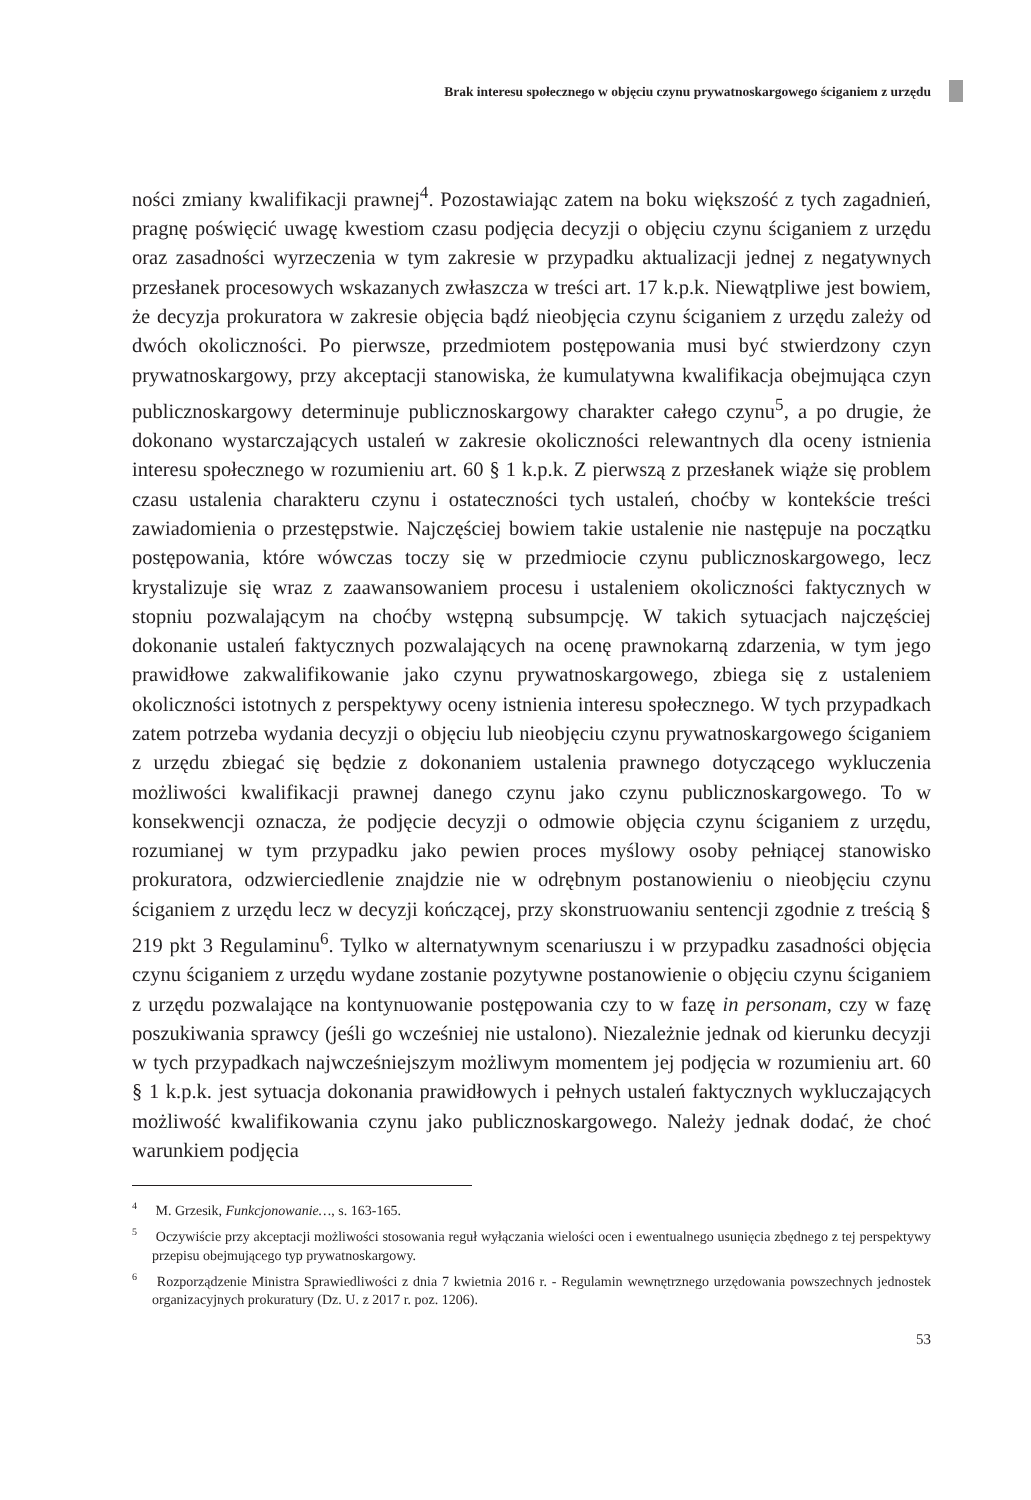Brak interesu społecznego w objęciu czynu prywatnoskargowego ściganiem z urzędu
ności zmiany kwalifikacji prawnej<sup>4</sup>. Pozostawiając zatem na boku większość z tych zagadnień, pragnę poświęcić uwagę kwestiom czasu podjęcia decyzji o objęciu czynu ściganiem z urzędu oraz zasadności wyrzeczenia w tym zakresie w przypadku aktualizacji jednej z negatywnych przesłanek procesowych wskazanych zwłaszcza w treści art. 17 k.p.k. Niewątpliwe jest bowiem, że decyzja prokuratora w zakresie objęcia bądź nieobjęcia czynu ściganiem z urzędu zależy od dwóch okoliczności. Po pierwsze, przedmiotem postępowania musi być stwierdzony czyn prywatnoskargowy, przy akceptacji stanowiska, że kumulatywna kwalifikacja obejmująca czyn publicznoskargowy determinuje publicznoskargowy charakter całego czynu<sup>5</sup>, a po drugie, że dokonano wystarczających ustaleń w zakresie okoliczności relewantnych dla oceny istnienia interesu społecznego w rozumieniu art. 60 § 1 k.p.k. Z pierwszą z przesłanek wiąże się problem czasu ustalenia charakteru czynu i ostateczności tych ustaleń, choćby w kontekście treści zawiadomienia o przestępstwie. Najczęściej bowiem takie ustalenie nie następuje na początku postępowania, które wówczas toczy się w przedmiocie czynu publicznoskargowego, lecz krystalizuje się wraz z zaawansowaniem procesu i ustaleniem okoliczności faktycznych w stopniu pozwalającym na choćby wstępną subsumpcję. W takich sytuacjach najczęściej dokonanie ustaleń faktycznych pozwalających na ocenę prawnokarną zdarzenia, w tym jego prawidłowe zakwalifikowanie jako czynu prywatnoskargowego, zbiega się z ustaleniem okoliczności istotnych z perspektywy oceny istnienia interesu społecznego. W tych przypadkach zatem potrzeba wydania decyzji o objęciu lub nieobjęciu czynu prywatnoskargowego ściganiem z urzędu zbiegać się będzie z dokonaniem ustalenia prawnego dotyczącego wykluczenia możliwości kwalifikacji prawnej danego czynu jako czynu publicznoskargowego. To w konsekwencji oznacza, że podjęcie decyzji o odmowie objęcia czynu ściganiem z urzędu, rozumianej w tym przypadku jako pewien proces myślowy osoby pełniącej stanowisko prokuratora, odzwierciedlenie znajdzie nie w odrębnym postanowieniu o nieobjęciu czynu ściganiem z urzędu lecz w decyzji kończącej, przy skonstruowaniu sentencji zgodnie z treścią § 219 pkt 3 Regulaminu<sup>6</sup>. Tylko w alternatywnym scenariuszu i w przypadku zasadności objęcia czynu ściganiem z urzędu wydane zostanie pozytywne postanowienie o objęciu czynu ściganiem z urzędu pozwalające na kontynuowanie postępowania czy to w fazę in personam, czy w fazę poszukiwania sprawcy (jeśli go wcześniej nie ustalono). Niezależnie jednak od kierunku decyzji w tych przypadkach najwcześniejszym możliwym momentem jej podjęcia w rozumieniu art. 60 § 1 k.p.k. jest sytuacja dokonania prawidłowych i pełnych ustaleń faktycznych wykluczających możliwość kwalifikowania czynu jako publicznoskargowego. Należy jednak dodać, że choć warunkiem podjęcia
<sup>4</sup> M. Grzesik, Funkcjonowanie…, s. 163‑165.
<sup>5</sup> Oczywiście przy akceptacji możliwości stosowania reguł wyłączania wielości ocen i ewentualnego usunięcia zbędnego z tej perspektywy przepisu obejmującego typ prywatnoskargowy.
<sup>6</sup> Rozporządzenie Ministra Sprawiedliwości z dnia 7 kwietnia 2016 r. ‑ Regulamin wewnętrznego urzędowania powszechnych jednostek organizacyjnych prokuratury (Dz. U. z 2017 r. poz. 1206).
53